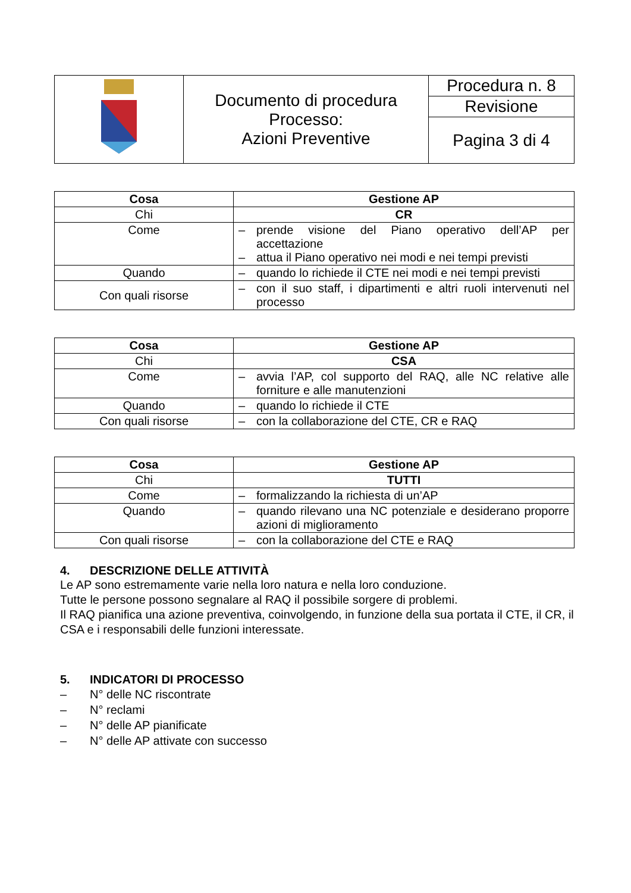| | Documento di procedura Processo: Azioni Preventive | Procedura n. 8 |
| | | Revisione |
| | | Pagina 3 di 4 |
| Cosa | Gestione AP |
| --- | --- |
| Chi | CR |
| Come | – prende visione del Piano operativo dell’AP per accettazione – attua il Piano operativo nei modi e nei tempi previsti |
| Quando | – quando lo richiede il CTE nei modi e nei tempi previsti |
| Con quali risorse | – con il suo staff, i dipartimenti e altri ruoli intervenuti nel processo |
| Cosa | Gestione AP |
| --- | --- |
| Chi | CSA |
| Come | – avvia l’AP, col supporto del RAQ, alle NC relative alle forniture e alle manutenzioni |
| Quando | – quando lo richiede il CTE |
| Con quali risorse | – con la collaborazione del CTE, CR e RAQ |
| Cosa | Gestione AP |
| --- | --- |
| Chi | TUTTI |
| Come | – formalizzando la richiesta di un’AP |
| Quando | – quando rilevano una NC potenziale e desiderano proporre azioni di miglioramento |
| Con quali risorse | – con la collaborazione del CTE e RAQ |
4. DESCRIZIONE DELLE ATTIVITÀ
Le AP sono estremamente varie nella loro natura e nella loro conduzione.
Tutte le persone possono segnalare al RAQ il possibile sorgere di problemi.
Il RAQ pianifica una azione preventiva, coinvolgendo, in funzione della sua portata il CTE, il CR, il CSA e i responsabili delle funzioni interessate.
5. INDICATORI DI PROCESSO
– N° delle NC riscontrate
– N° reclami
– N° delle AP pianificate
– N° delle AP attivate con successo